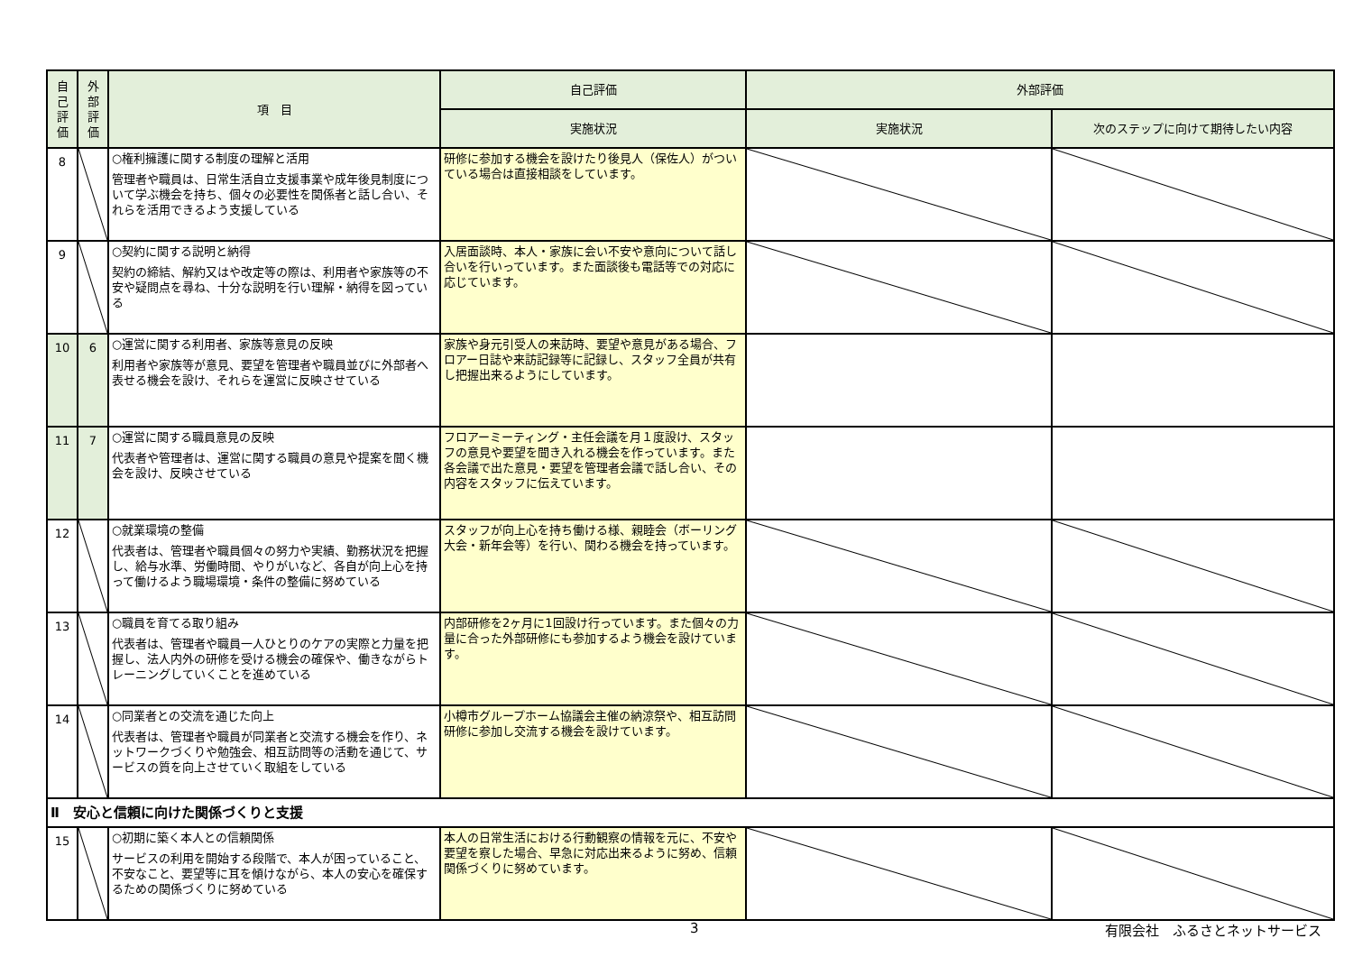| 自 己 評 価 | 外 部 評 価 | 項 目 | 自己評価 | 外部評価 | |
| --- | --- | --- | --- | --- | --- |
| | | | 実施状況 | 実施状況 | 次のステップに向けて期待したい内容 |
| 8 | | ○権利擁護に関する制度の理解と活用 管理者や職員は、日常生活自立支援事業や成年後見制度について学ぶ機会を持ち、個々の必要性を関係者と話し合い、それらを活用できるよう支援している | 研修に参加する機会を設けたり後見人（保佐人）がついている場合は直接相談をしています。 | | |
| 9 | | ○契約に関する説明と納得 契約の締結、解約又はや改定等の際は、利用者や家族等の不安や疑問点を尋ね、十分な説明を行い理解・納得を図っている | 入居面談時、本人・家族に会い不安や意向について話し合いを行いっています。また面談後も電話等での対応に応じています。 | | |
| 10 | 6 | ○運営に関する利用者、家族等意見の反映 利用者や家族等が意見、要望を管理者や職員並びに外部者へ表せる機会を設け、それらを運営に反映させている | 家族や身元引受人の来訪時、要望や意見がある場合、フロアー日誌や来訪記録等に記録し、スタッフ全員が共有し把握出来るようにしています。 | | |
| 11 | 7 | ○運営に関する職員意見の反映 代表者や管理者は、運営に関する職員の意見や提案を聞く機会を設け、反映させている | フロアーミーティング・主任会議を月１度設け、スタッフの意見や要望を聞き入れる機会を作っています。また各会議で出た意見・要望を管理者会議で話し合い、その内容をスタッフに伝えています。 | | |
| 12 | | ○就業環境の整備 代表者は、管理者や職員個々の努力や実績、勤務状況を把握し、給与水準、労働時間、やりがいなど、各自が向上心を持って働けるよう職場環境・条件の整備に努めている | スタッフが向上心を持ち働ける様、親睦会（ボーリング大会・新年会等）を行い、関わる機会を持っています。 | | |
| 13 | | ○職員を育てる取り組み 代表者は、管理者や職員一人ひとりのケアの実際と力量を把握し、法人内外の研修を受ける機会の確保や、働きながらトレーニングしていくことを進めている | 内部研修を2ヶ月に1回設け行っています。また個々の力量に合った外部研修にも参加するよう機会を設けています。 | | |
| 14 | | ○同業者との交流を通じた向上 代表者は、管理者や職員が同業者と交流する機会を作り、ネットワークづくりや勉強会、相互訪問等の活動を通じて、サービスの質を向上させていく取組をしている | 小樽市グループホーム協議会主催の納涼祭や、相互訪問研修に参加し交流する機会を設けています。 | | |
| Ⅱ 安心と信頼に向けた関係づくりと支援 | | | | | |
| 15 | | ○初期に築く本人との信頼関係 サービスの利用を開始する段階で、本人が困っていること、不安なこと、要望等に耳を傾けながら、本人の安心を確保するための関係づくりに努めている | 本人の日常生活における行動観察の情報を元に、不安や要望を察した場合、早急に対応出来るように努め、信頼関係づくりに努めています。 | | |
3 有限会社　ふるさとネットサービス